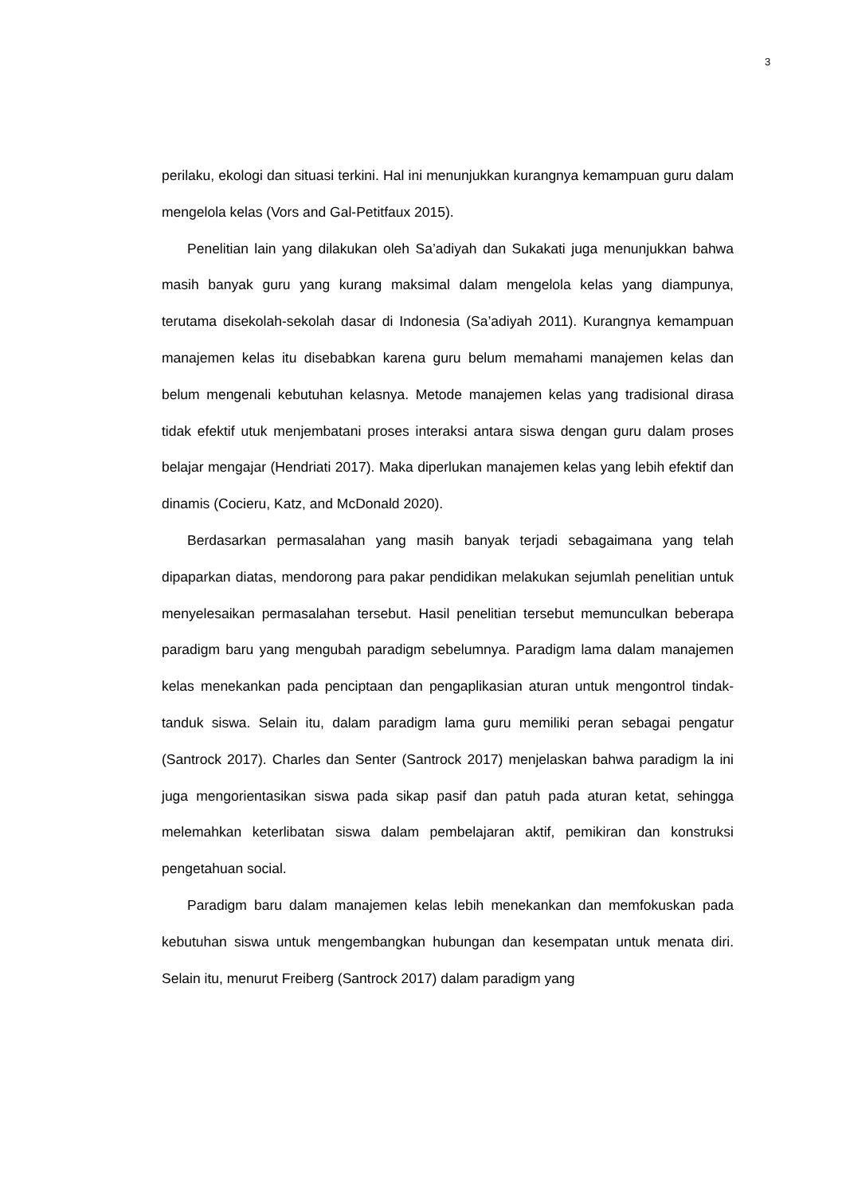3
perilaku, ekologi dan situasi terkini. Hal ini menunjukkan kurangnya kemampuan guru dalam mengelola kelas (Vors and Gal-Petitfaux 2015).
Penelitian lain yang dilakukan oleh Sa’adiyah dan Sukakati juga menunjukkan bahwa masih banyak guru yang kurang maksimal dalam mengelola kelas yang diampunya, terutama disekolah-sekolah dasar di Indonesia (Sa’adiyah 2011). Kurangnya kemampuan manajemen kelas itu disebabkan karena guru belum memahami manajemen kelas dan belum mengenali kebutuhan kelasnya. Metode manajemen kelas yang tradisional dirasa tidak efektif utuk menjembatani proses interaksi antara siswa dengan guru dalam proses belajar mengajar (Hendriati 2017). Maka diperlukan manajemen kelas yang lebih efektif dan dinamis (Cocieru, Katz, and McDonald 2020).
Berdasarkan permasalahan yang masih banyak terjadi sebagaimana yang telah dipaparkan diatas, mendorong para pakar pendidikan melakukan sejumlah penelitian untuk menyelesaikan permasalahan tersebut. Hasil penelitian tersebut memunculkan beberapa paradigm baru yang mengubah paradigm sebelumnya. Paradigm lama dalam manajemen kelas menekankan pada penciptaan dan pengaplikasian aturan untuk mengontrol tindak-tanduk siswa. Selain itu, dalam paradigm lama guru memiliki peran sebagai pengatur (Santrock 2017). Charles dan Senter (Santrock 2017) menjelaskan bahwa paradigm la ini juga mengorientasikan siswa pada sikap pasif dan patuh pada aturan ketat, sehingga melemahkan keterlibatan siswa dalam pembelajaran aktif, pemikiran dan konstruksi pengetahuan social.
Paradigm baru dalam manajemen kelas lebih menekankan dan memfokuskan pada kebutuhan siswa untuk mengembangkan hubungan dan kesempatan untuk menata diri. Selain itu, menurut Freiberg (Santrock 2017) dalam paradigm yang